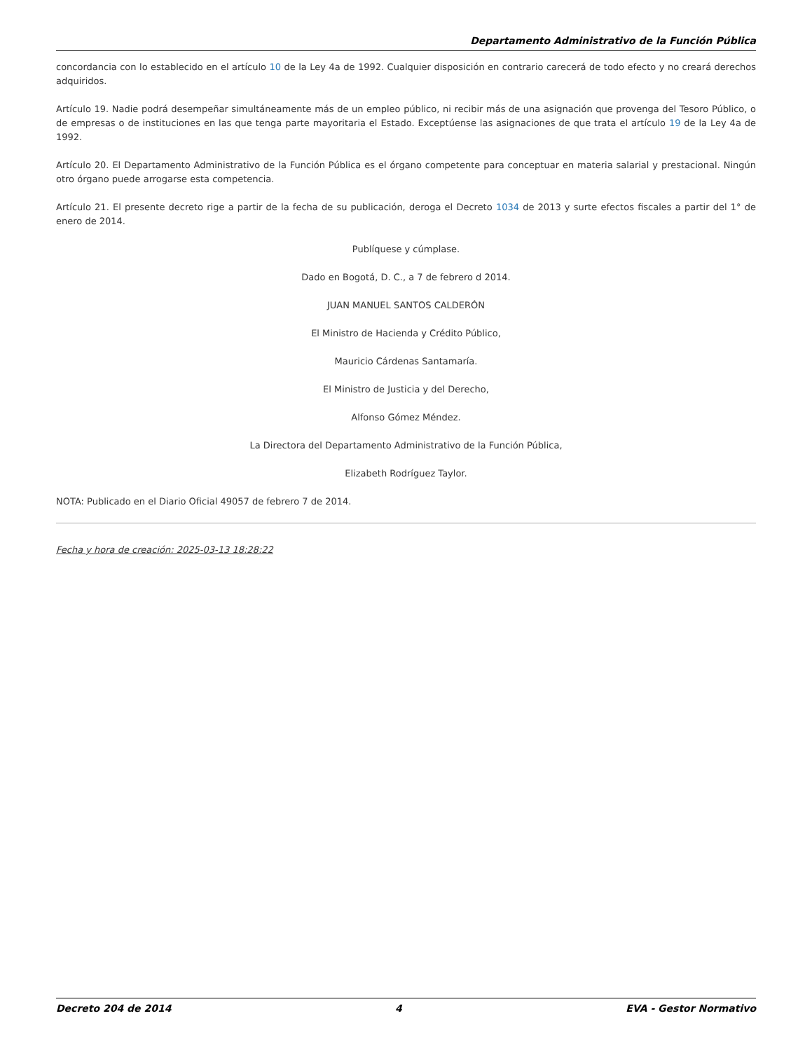Departamento Administrativo de la Función Pública
concordancia con lo establecido en el artículo 10 de la Ley 4a de 1992. Cualquier disposición en contrario carecerá de todo efecto y no creará derechos adquiridos.
Artículo 19. Nadie podrá desempeñar simultáneamente más de un empleo público, ni recibir más de una asignación que provenga del Tesoro Público, o de empresas o de instituciones en las que tenga parte mayoritaria el Estado. Exceptúense las asignaciones de que trata el artículo 19 de la Ley 4a de 1992.
Artículo 20. El Departamento Administrativo de la Función Pública es el órgano competente para conceptuar en materia salarial y prestacional. Ningún otro órgano puede arrogarse esta competencia.
Artículo 21. El presente decreto rige a partir de la fecha de su publicación, deroga el Decreto 1034 de 2013 y surte efectos fiscales a partir del 1° de enero de 2014.
Publíquese y cúmplase.
Dado en Bogotá, D. C., a 7 de febrero d 2014.
JUAN MANUEL SANTOS CALDERÓN
El Ministro de Hacienda y Crédito Público,
Mauricio Cárdenas Santamaría.
El Ministro de Justicia y del Derecho,
Alfonso Gómez Méndez.
La Directora del Departamento Administrativo de la Función Pública,
Elizabeth Rodríguez Taylor.
NOTA: Publicado en el Diario Oficial 49057 de febrero 7 de 2014.
Fecha y hora de creación: 2025-03-13 18:28:22
Decreto 204 de 2014 4 EVA - Gestor Normativo